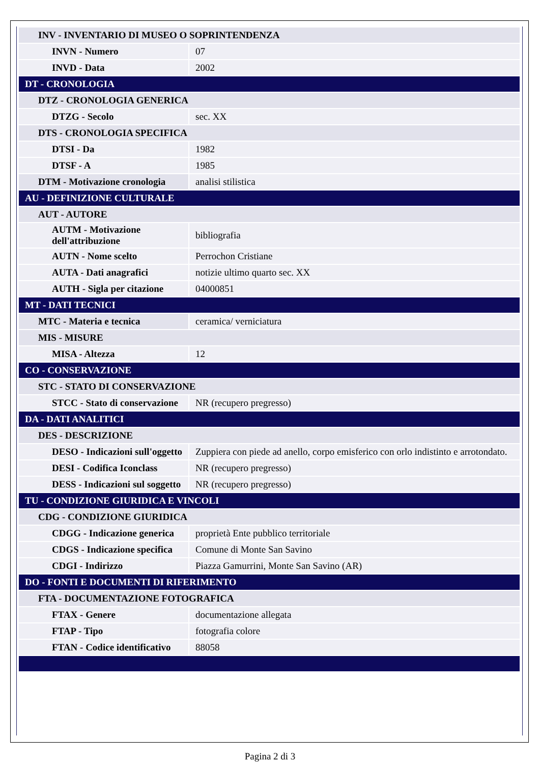| INV - INVENTARIO DI MUSEO O SOPRINTENDENZA | |
| INVN - Numero | 07 |
| INVD - Data | 2002 |
| DT - CRONOLOGIA | |
| DTZ - CRONOLOGIA GENERICA | |
| DTZG - Secolo | sec. XX |
| DTS - CRONOLOGIA SPECIFICA | |
| DTSI - Da | 1982 |
| DTSF - A | 1985 |
| DTM - Motivazione cronologia | analisi stilistica |
| AU - DEFINIZIONE CULTURALE | |
| AUT - AUTORE | |
| AUTM - Motivazione dell'attribuzione | bibliografia |
| AUTN - Nome scelto | Perrochon Cristiane |
| AUTA - Dati anagrafici | notizie ultimo quarto sec. XX |
| AUTH - Sigla per citazione | 04000851 |
| MT - DATI TECNICI | |
| MTC - Materia e tecnica | ceramica/ verniciatura |
| MIS - MISURE | |
| MISA - Altezza | 12 |
| CO - CONSERVAZIONE | |
| STC - STATO DI CONSERVAZIONE | |
| STCC - Stato di conservazione | NR (recupero pregresso) |
| DA - DATI ANALITICI | |
| DES - DESCRIZIONE | |
| DESO - Indicazioni sull'oggetto | Zuppiera con piede ad anello, corpo emisferico con orlo indistinto e arrotondato. |
| DESI - Codifica Iconclass | NR (recupero pregresso) |
| DESS - Indicazioni sul soggetto | NR (recupero pregresso) |
| TU - CONDIZIONE GIURIDICA E VINCOLI | |
| CDG - CONDIZIONE GIURIDICA | |
| CDGG - Indicazione generica | proprietà Ente pubblico territoriale |
| CDGS - Indicazione specifica | Comune di Monte San Savino |
| CDGI - Indirizzo | Piazza Gamurrini, Monte San Savino (AR) |
| DO - FONTI E DOCUMENTI DI RIFERIMENTO | |
| FTA - DOCUMENTAZIONE FOTOGRAFICA | |
| FTAX - Genere | documentazione allegata |
| FTAP - Tipo | fotografia colore |
| FTAN - Codice identificativo | 88058 |
Pagina 2 di 3